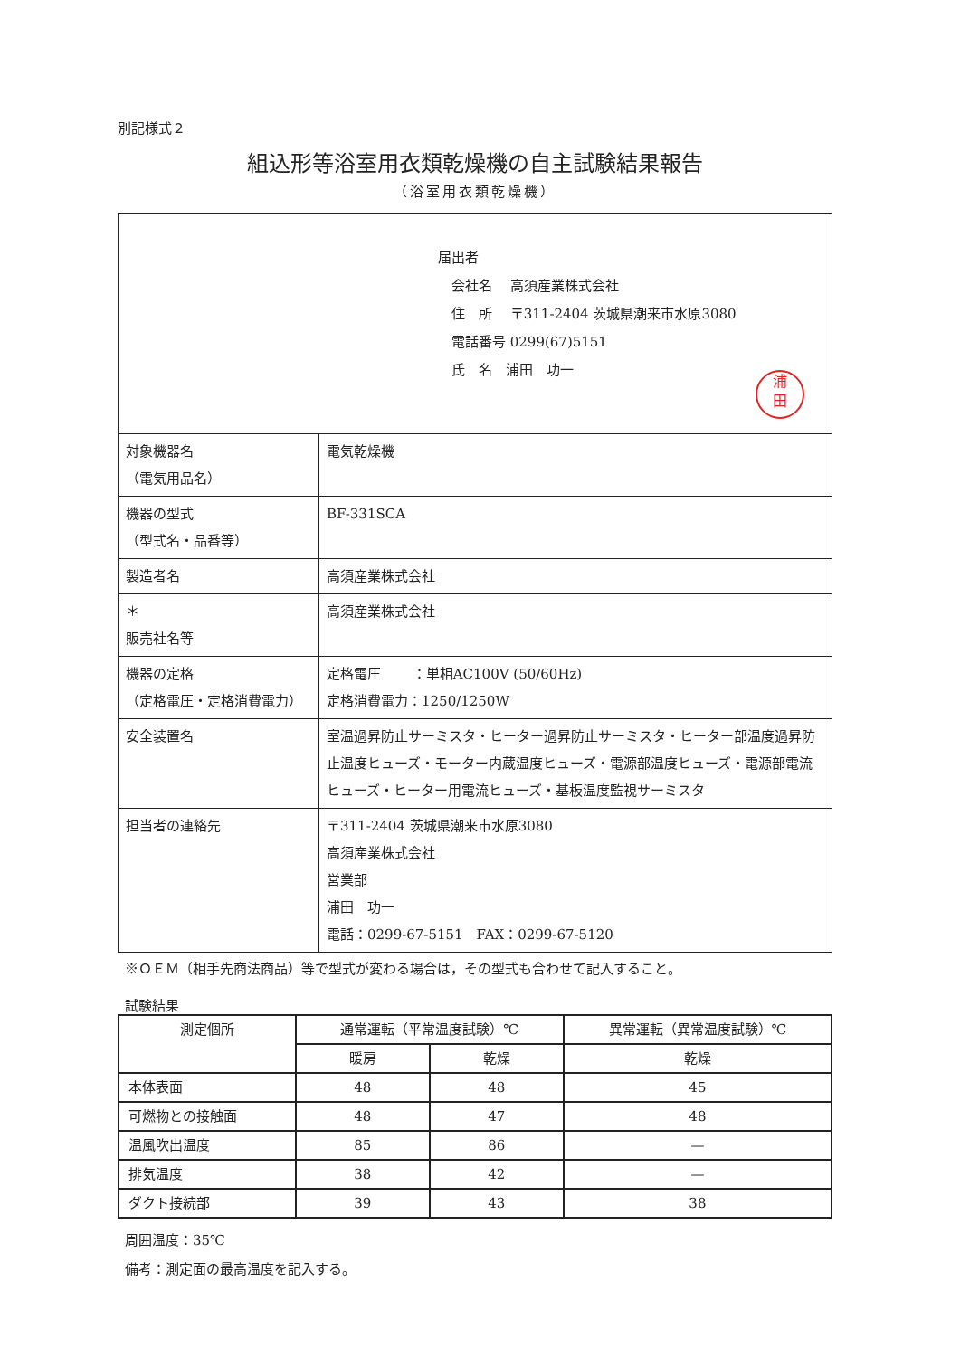別記様式２
組込形等浴室用衣類乾燥機の自主試験結果報告
（浴室用衣類乾燥機）
| 届出者 会社名 高須産業株式会社 住 所 〒311-2404 茨城県潮来市水原3080 電話番号 0299(67)5151 氏 名 浦田 功一 浦 田 | |
| 対象機器名 （電気用品名） | 電気乾燥機 |
| 機器の型式 （型式名・品番等） | BF-331SCA |
| 製造者名 | 高須産業株式会社 |
| ＊ 販売社名等 | 高須産業株式会社 |
| 機器の定格 （定格電圧・定格消費電力） | 定格電圧 ：単相AC100V (50/60Hz) 定格消費電力：1250/1250W |
| 安全装置名 | 室温過昇防止サーミスタ・ヒーター過昇防止サーミスタ・ヒーター部温度過昇防止温度ヒューズ・モーター内蔵温度ヒューズ・電源部温度ヒューズ・電源部電流ヒューズ・ヒーター用電流ヒューズ・基板温度監視サーミスタ |
| 担当者の連絡先 | 〒311-2404 茨城県潮来市水原3080 高須産業株式会社 営業部 浦田 功一 電話：0299-67-5151 FAX：0299-67-5120 |
※ＯＥＭ（相手先商法商品）等で型式が変わる場合は，その型式も合わせて記入すること。
試験結果
| 測定個所 | 通常運転（平常温度試験）℃ | | 異常運転（異常温度試験）℃ |
| --- | --- | --- | --- |
| | 暖房 | 乾燥 | 乾燥 |
| 本体表面 | 48 | 48 | 45 |
| 可燃物との接触面 | 48 | 47 | 48 |
| 温風吹出温度 | 85 | 86 | — |
| 排気温度 | 38 | 42 | — |
| ダクト接続部 | 39 | 43 | 38 |
周囲温度：35℃
備考：測定面の最高温度を記入する。